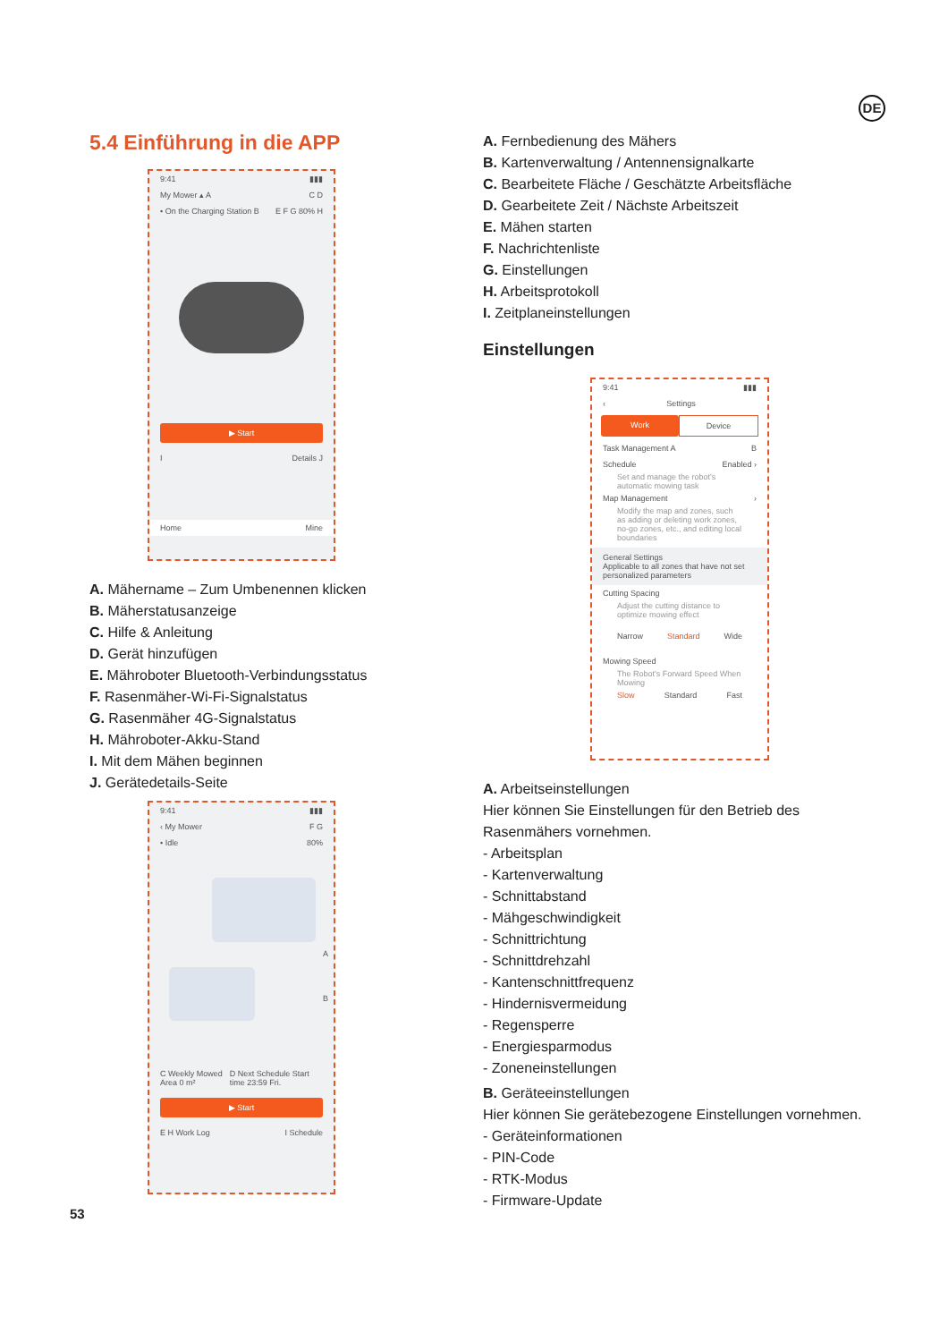DE
5.4 Einführung in die APP
9:41 ▮▮▮
My Mower ▴ A C D
• On the Charging Station B E F G 80% H
▶ Start
I Details J
Home Mine
A. Mähername – Zum Umbenennen klicken
B. Mäherstatusanzeige
C. Hilfe & Anleitung
D. Gerät hinzufügen
E. Mähroboter Bluetooth-Verbindungsstatus
F. Rasenmäher-Wi-Fi-Signalstatus
G. Rasenmäher 4G-Signalstatus
H. Mähroboter-Akku-Stand
I. Mit dem Mähen beginnen
J. Gerätedetails-Seite
9:41 ▮▮▮
‹ My Mower F G
• Idle 80%
A
B
C Weekly Mowed Area 0 m² D Next Schedule Start time 23:59 Fri.
▶ Start
E H Work Log I Schedule
A. Fernbedienung des Mähers
B. Kartenverwaltung / Antennensignalkarte
C. Bearbeitete Fläche / Geschätzte Arbeitsfläche
D. Gearbeitete Zeit / Nächste Arbeitszeit
E. Mähen starten
F. Nachrichtenliste
G. Einstellungen
H. Arbeitsprotokoll
I. Zeitplaneinstellungen
Einstellungen
9:41 ▮▮▮
‹ Settings
Work Device
Task Management A B
Schedule Enabled ›
Set and manage the robot's automatic mowing task
Map Management ›
Modify the map and zones, such as adding or deleting work zones, no-go zones, etc., and editing local boundaries
General Settings
Applicable to all zones that have not set personalized parameters
Cutting Spacing
Adjust the cutting distance to optimize mowing effect
Narrow Standard Wide
Mowing Speed
The Robot's Forward Speed When Mowing
Slow Standard Fast
A. Arbeitseinstellungen
Hier können Sie Einstellungen für den Betrieb des Rasenmähers vornehmen.
- Arbeitsplan
- Kartenverwaltung
- Schnittabstand
- Mähgeschwindigkeit
- Schnittrichtung
- Schnittdrehzahl
- Kantenschnittfrequenz
- Hindernisvermeidung
- Regensperre
- Energiesparmodus
- Zoneneinstellungen
B. Geräteeinstellungen
Hier können Sie gerätebezogene Einstellungen vornehmen.
- Geräteinformationen
- PIN-Code
- RTK-Modus
- Firmware-Update
53